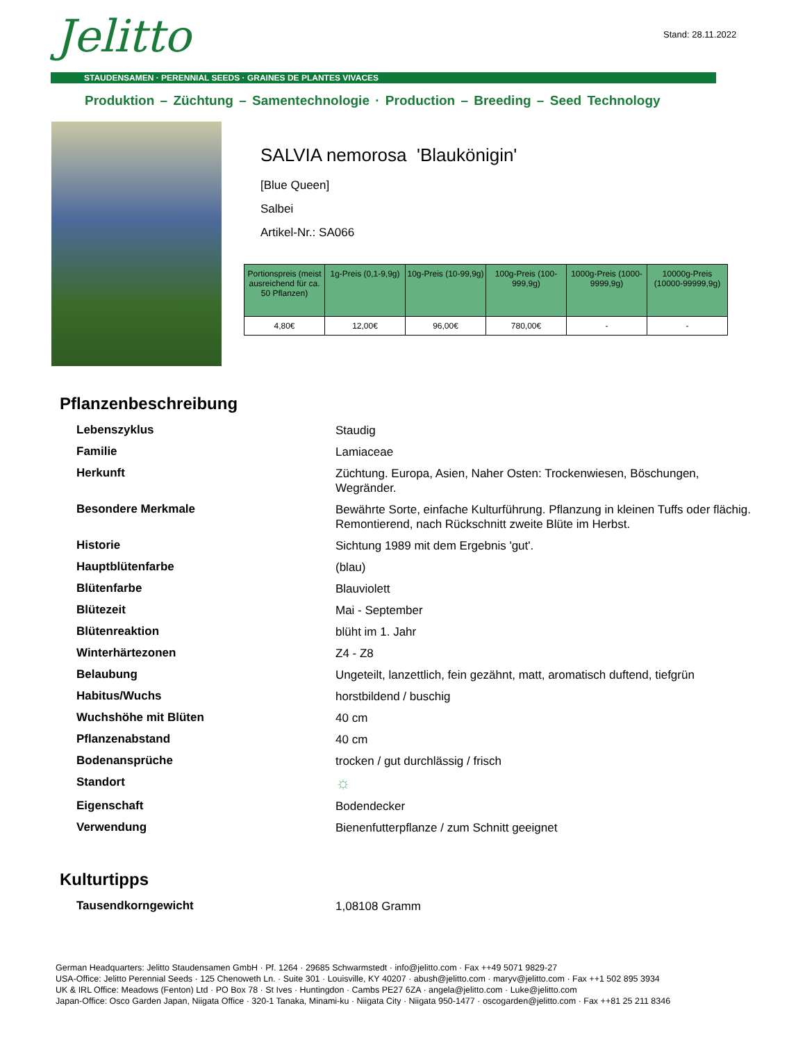Jelitto Stand: 28.11.2022
STAUDENSAMEN · PERENNIAL SEEDS · GRAINES DE PLANTES VIVACES
Produktion – Züchtung – Samentechnologie · Production – Breeding – Seed Technology
SALVIA nemorosa 'Blaukönigin'
[Blue Queen]
Salbei
Artikel-Nr.: SA066
| Portionspreis (meist ausreichend für ca. 50 Pflanzen) | 1g-Preis (0,1-9,9g) | 10g-Preis (10-99,9g) | 100g-Preis (100-999,9g) | 1000g-Preis (1000-9999,9g) | 10000g-Preis (10000-99999,9g) |
| --- | --- | --- | --- | --- | --- |
| 4,80€ | 12,00€ | 96,00€ | 780,00€ | - | - |
Pflanzenbeschreibung
| Lebenszyklus | Staudig |
| Familie | Lamiaceae |
| Herkunft | Züchtung. Europa, Asien, Naher Osten: Trockenwiesen, Böschungen, Wegränder. |
| Besondere Merkmale | Bewährte Sorte, einfache Kulturführung. Pflanzung in kleinen Tuffs oder flächig. Remontierend, nach Rückschnitt zweite Blüte im Herbst. |
| Historie | Sichtung 1989 mit dem Ergebnis 'gut'. |
| Hauptblütenfarbe | (blau) |
| Blütenfarbe | Blauviolett |
| Blütezeit | Mai - September |
| Blütenreaktion | blüht im 1. Jahr |
| Winterhärtezonen | Z4 - Z8 |
| Belaubung | Ungeteilt, lanzettlich, fein gezähnt, matt, aromatisch duftend, tiefgrün |
| Habitus/Wuchs | horstbildend / buschig |
| Wuchshöhe mit Blüten | 40 cm |
| Pflanzenabstand | 40 cm |
| Bodenansprüche | trocken / gut durchlässig / frisch |
| Standort | ☼ |
| Eigenschaft | Bodendecker |
| Verwendung | Bienenfutterpflanze / zum Schnitt geeignet |
Kulturtipps
| Tausendkorngewicht | 1,08108 Gramm |
German Headquarters: Jelitto Staudensamen GmbH · Pf. 1264 · 29685 Schwarmstedt · info@jelitto.com · Fax ++49 5071 9829-27
USA-Office: Jelitto Perennial Seeds · 125 Chenoweth Ln. · Suite 301 · Louisville, KY 40207 · abush@jelitto.com · maryv@jelitto.com · Fax ++1 502 895 3934
UK & IRL Office: Meadows (Fenton) Ltd · PO Box 78 · St Ives · Huntingdon · Cambs PE27 6ZA · angela@jelitto.com · Luke@jelitto.com
Japan-Office: Osco Garden Japan, Niigata Office · 320-1 Tanaka, Minami-ku · Niigata City · Niigata 950-1477 · oscogarden@jelitto.com · Fax ++81 25 211 8346